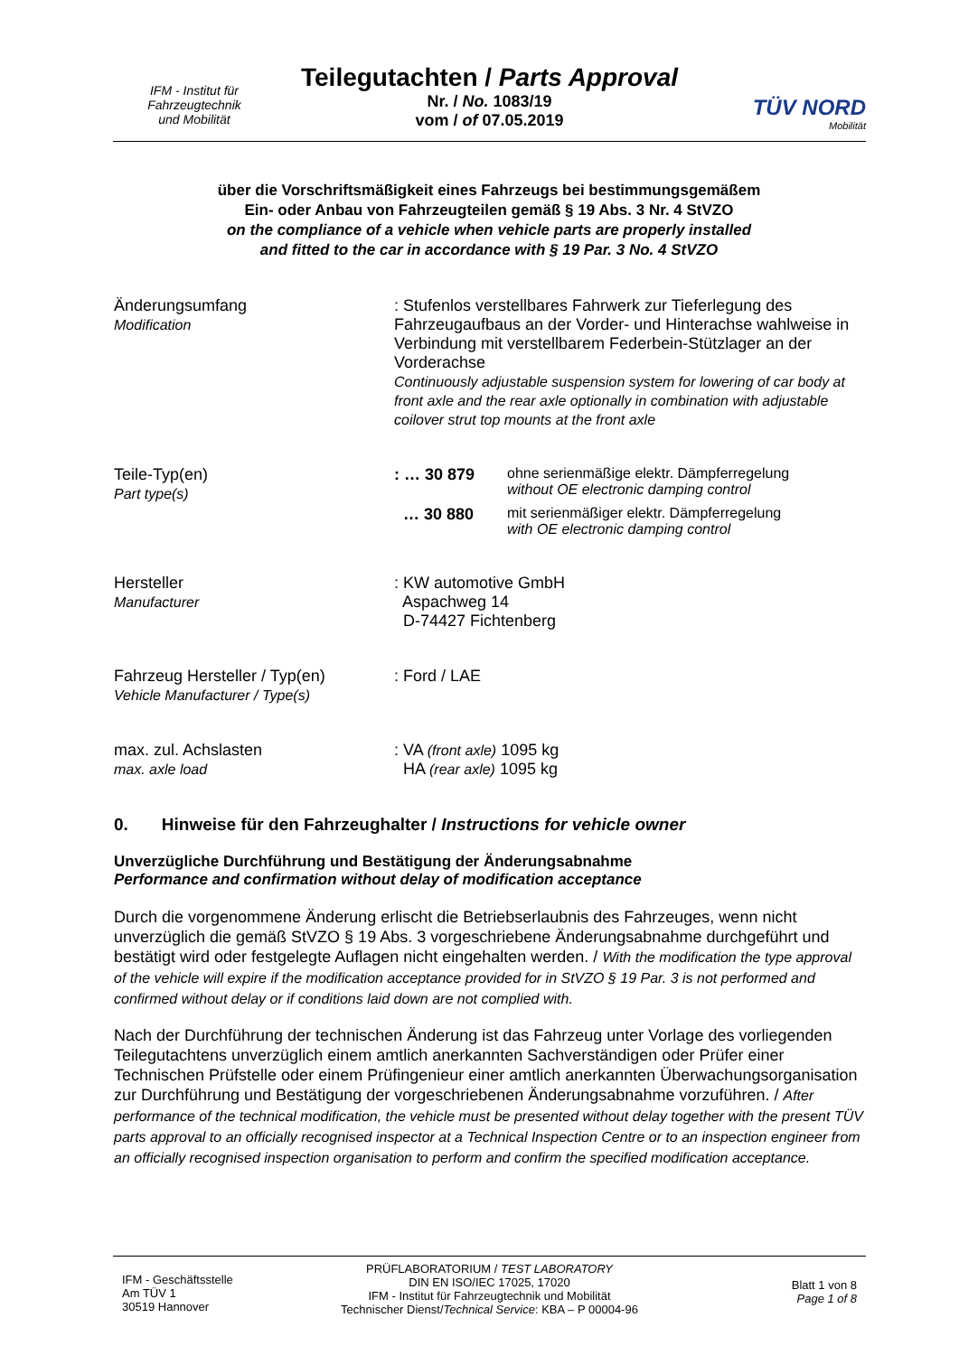IFM - Institut für
Fahrzeugtechnik
und Mobilität
Teilegutachten / Parts Approval
Nr. / No. 1083/19
vom / of 07.05.2019
TÜV NORD
Mobilität
über die Vorschriftsmäßigkeit eines Fahrzeugs bei bestimmungsgemäßem
Ein- oder Anbau von Fahrzeugteilen gemäß § 19 Abs. 3 Nr. 4 StVZO
on the compliance of a vehicle when vehicle parts are properly installed
and fitted to the car in accordance with § 19 Par. 3 No. 4 StVZO
Änderungsumfang
Modification
: Stufenlos verstellbares Fahrwerk zur Tieferlegung des Fahrzeugaufbaus an der Vorder- und Hinterachse wahlweise in Verbindung mit verstellbarem Federbein-Stützlager an der Vorderachse
Continuously adjustable suspension system for lowering of car body at front axle and the rear axle optionally in combination with adjustable coilover strut top mounts at the front axle
Teile-Typ(en)
Part type(s)
: … 30 879 ohne serienmäßige elektr. Dämpferregelung
without OE electronic damping control
… 30 880 mit serienmäßiger elektr. Dämpferregelung
with OE electronic damping control
Hersteller
Manufacturer
: KW automotive GmbH
Aspachweg 14
D-74427 Fichtenberg
Fahrzeug Hersteller / Typ(en)
Vehicle Manufacturer / Type(s)
: Ford / LAE
max. zul. Achslasten
max. axle load
: VA (front axle) 1095 kg
HA (rear axle) 1095 kg
0. Hinweise für den Fahrzeughalter / Instructions for vehicle owner
Unverzügliche Durchführung und Bestätigung der Änderungsabnahme
Performance and confirmation without delay of modification acceptance
Durch die vorgenommene Änderung erlischt die Betriebserlaubnis des Fahrzeuges, wenn nicht unverzüglich die gemäß StVZO § 19 Abs. 3 vorgeschriebene Änderungsabnahme durchgeführt und bestätigt wird oder festgelegte Auflagen nicht eingehalten werden. / With the modification the type approval of the vehicle will expire if the modification acceptance provided for in StVZO § 19 Par. 3 is not performed and confirmed without delay or if conditions laid down are not complied with.
Nach der Durchführung der technischen Änderung ist das Fahrzeug unter Vorlage des vorliegenden Teilegutachtens unverzüglich einem amtlich anerkannten Sachverständigen oder Prüfer einer Technischen Prüfstelle oder einem Prüfingenieur einer amtlich anerkannten Überwachungsorganisation zur Durchführung und Bestätigung der vorgeschriebenen Änderungsabnahme vorzuführen. / After performance of the technical modification, the vehicle must be presented without delay together with the present TÜV parts approval to an officially recognised inspector at a Technical Inspection Centre or to an inspection engineer from an officially recognised inspection organisation to perform and confirm the specified modification acceptance.
IFM - Geschäftsstelle
Am TÜV 1
30519 Hannover
PRÜFLABORATORIUM / TEST LABORATORY
DIN EN ISO/IEC 17025, 17020
IFM - Institut für Fahrzeugtechnik und Mobilität
Technischer Dienst/Technical Service: KBA – P 00004-96
Blatt 1 von 8
Page 1 of 8